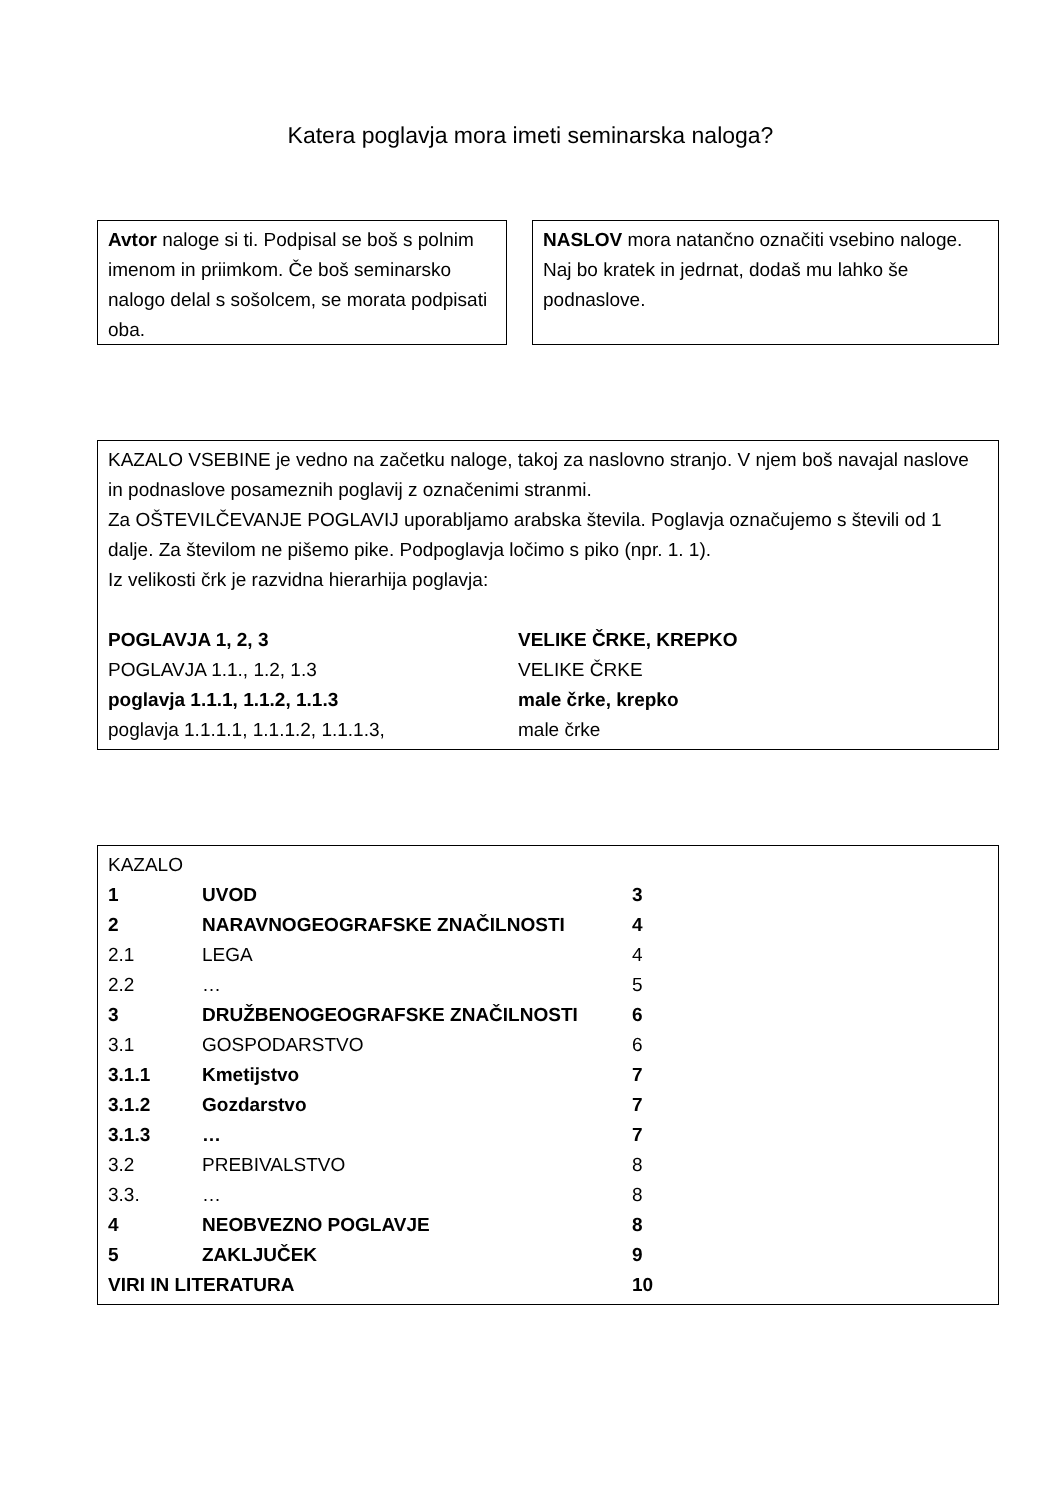Katera poglavja mora imeti seminarska naloga?
Avtor naloge si ti. Podpisal se boš s polnim imenom in priimkom. Če boš seminarsko nalogo delal s sošolcem, se morata podpisati oba.
NASLOV mora natančno označiti vsebino naloge. Naj bo kratek in jedrnat, dodaš mu lahko še podnaslove.
KAZALO VSEBINE je vedno na začetku naloge, takoj za naslovno stranjo. V njem boš navajal naslove in podnaslove posameznih poglavij z označenimi stranmi.
Za OŠTEVILČEVANJE POGLAVIJ uporabljamo arabska števila. Poglavja označujemo s števili od 1 dalje. Za številom ne pišemo pike. Podpoglavja ločimo s piko (npr. 1. 1).
Iz velikosti črk je razvidna hierarhija poglavja:
| POGLAVJA 1, 2, 3 | VELIKE ČRKE, KREPKO |
| POGLAVJA 1.1., 1.2, 1.3 | VELIKE ČRKE |
| poglavja 1.1.1, 1.1.2, 1.1.3 | male črke, krepko |
| poglavja 1.1.1.1, 1.1.1.2, 1.1.1.3, | male črke |
| KAZALO | | |
| 1 | UVOD | 3 |
| 2 | NARAVNOGEOGRAFSKE ZNAČILNOSTI | 4 |
| 2.1 | LEGA | 4 |
| 2.2 | … | 5 |
| 3 | DRUŽBENOGEOGRAFSKE ZNAČILNOSTI | 6 |
| 3.1 | GOSPODARSTVO | 6 |
| 3.1.1 | Kmetijstvo | 7 |
| 3.1.2 | Gozdarstvo | 7 |
| 3.1.3 | … | 7 |
| 3.2 | PREBIVALSTVO | 8 |
| 3.3. | … | 8 |
| 4 | NEOBVEZNO POGLAVJE | 8 |
| 5 | ZAKLJUČEK | 9 |
| VIRI IN LITERATURA | | 10 |